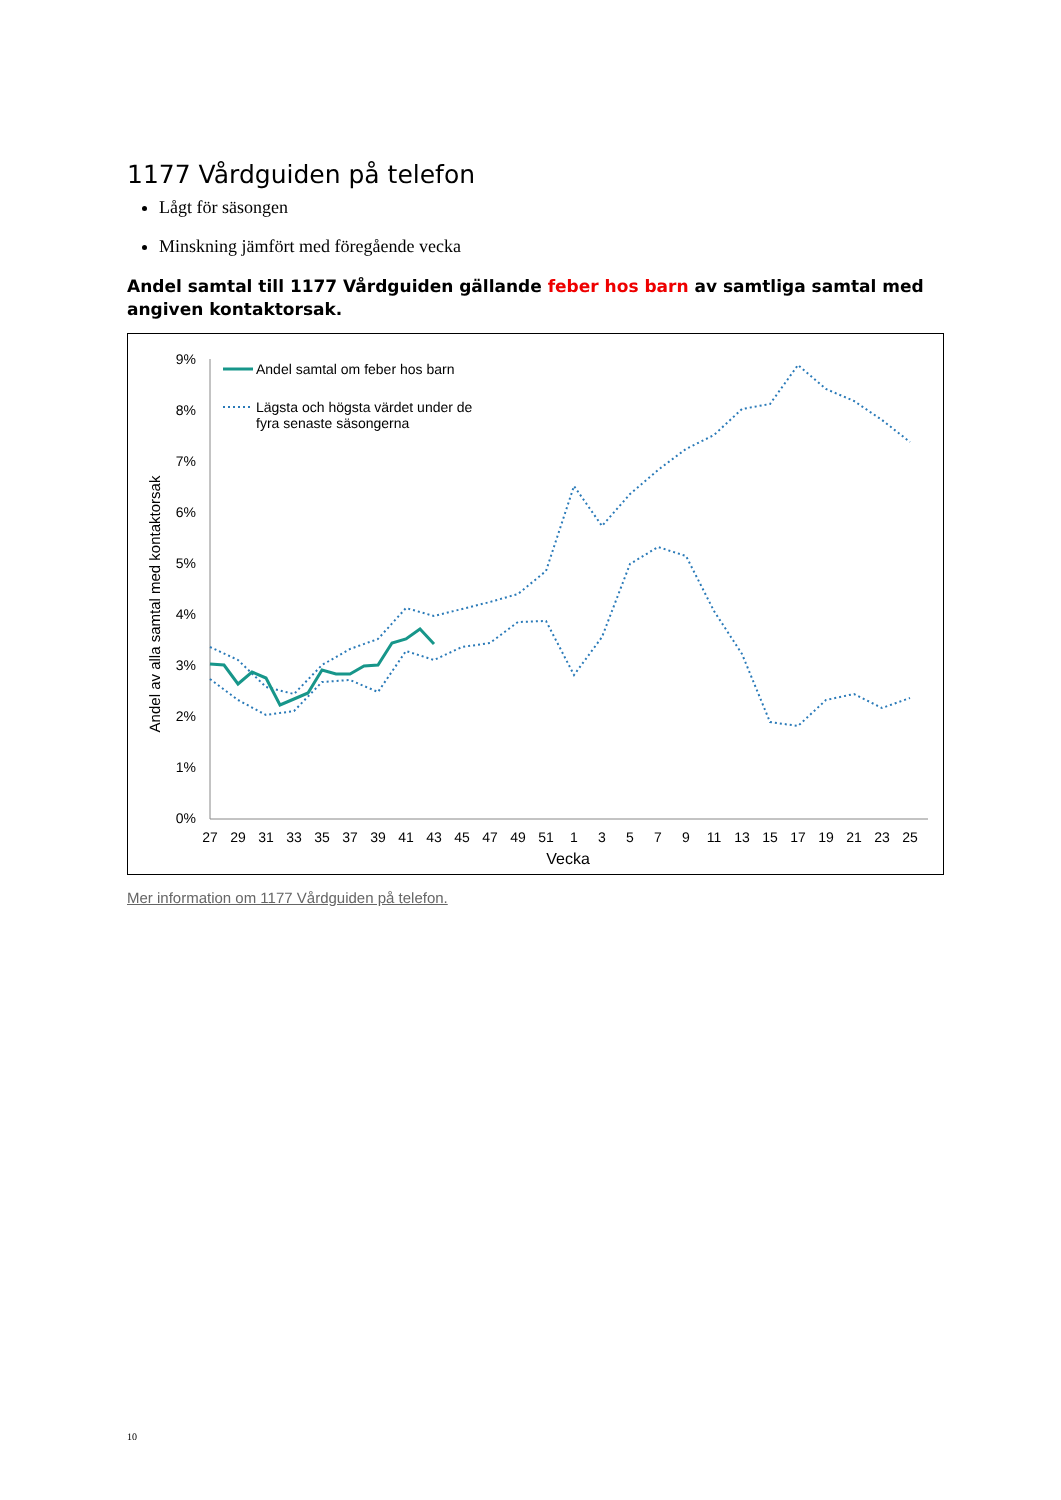1177 Vårdguiden på telefon
Lågt för säsongen
Minskning jämfört med föregående vecka
Andel samtal till 1177 Vårdguiden gällande feber hos barn av samtliga samtal med angiven kontaktorsak.
Andel av alla samtal med kontaktorsak
9%
8%
7%
6%
5%
4%
3%
2%
1%
0%
27
29
31
33
35
37
39
41
43
45
47
49
51
1
3
5
7
9
11
13
15
17
19
21
23
25
Vecka
Andel samtal om feber hos barn
Lägsta och högsta värdet under de
fyra senaste säsongerna
Mer information om 1177 Vårdguiden på telefon.
10